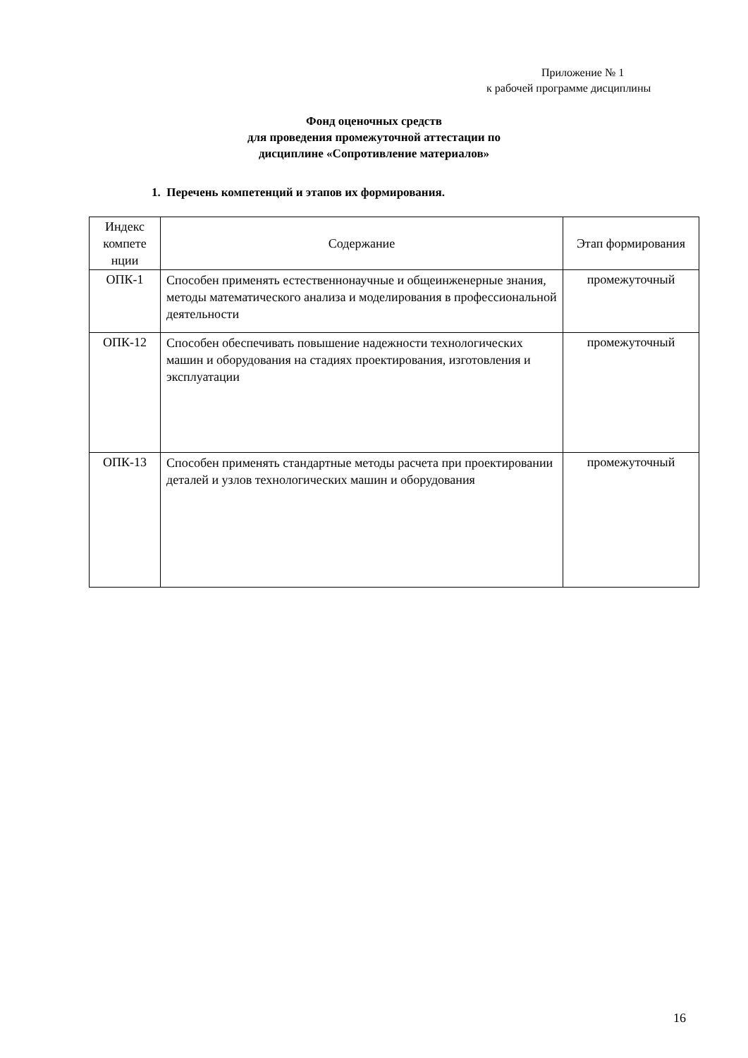Приложение № 1
к рабочей программе дисциплины
Фонд оценочных средств
для проведения промежуточной аттестации по
дисциплине «Сопротивление материалов»
1. Перечень компетенций и этапов их формирования.
| Индекс компете нции | Содержание | Этап формирования |
| --- | --- | --- |
| ОПК-1 | Способен применять естественнонаучные и общеинженерные знания, методы математического анализа и моделирования в профессиональной деятельности | промежуточный |
| ОПК-12 | Способен обеспечивать повышение надежности технологических машин и оборудования на стадиях проектирования, изготовления и эксплуатации | промежуточный |
| ОПК-13 | Способен применять стандартные методы расчета при проектировании деталей и узлов технологических машин и оборудования | промежуточный |
16